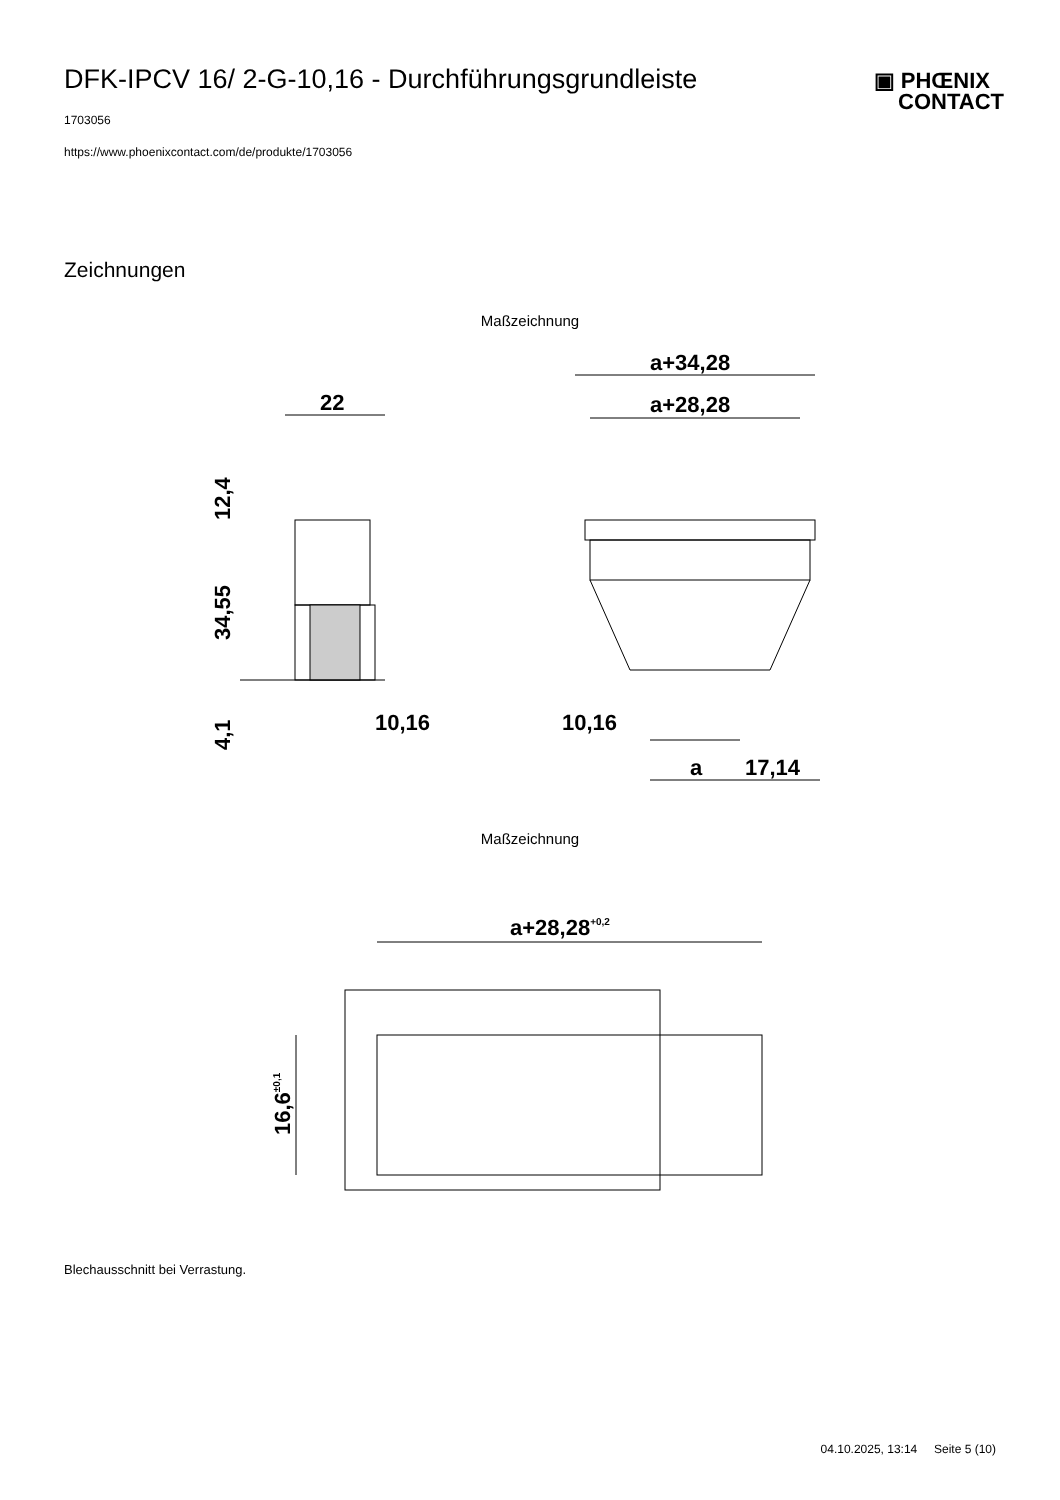DFK-IPCV 16/ 2-G-10,16 - Durchführungsgrundleiste
▣ PHŒNIX
CONTACT
1703056
https://www.phoenixcontact.com/de/produkte/1703056
Zeichnungen
Maßzeichnung
22
10,16
a+34,28
a+28,28
10,16
a
17,14
12,4
34,55
4,1
Maßzeichnung
a+28,28+0,2
16,6±0,1
Blechausschnitt bei Verrastung.
04.10.2025, 13:14 Seite 5 (10)